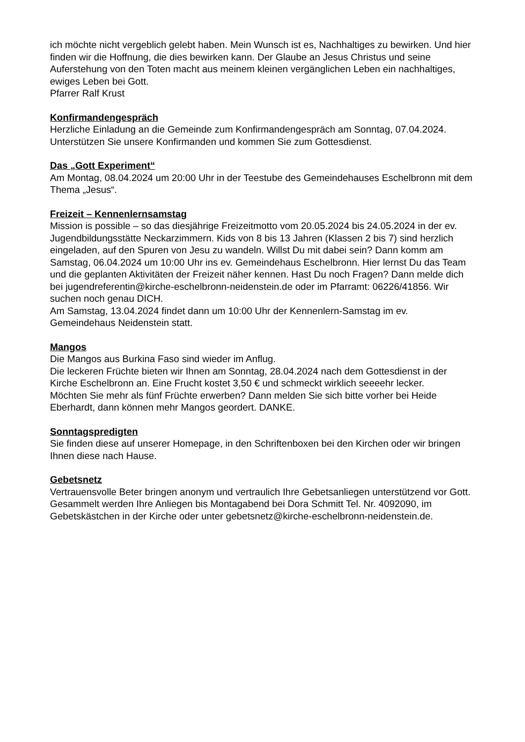ich möchte nicht vergeblich gelebt haben. Mein Wunsch ist es, Nachhaltiges zu bewirken. Und hier finden wir die Hoffnung, die dies bewirken kann. Der Glaube an Jesus Christus und seine Auferstehung von den Toten macht aus meinem kleinen vergänglichen Leben ein nachhaltiges, ewiges Leben bei Gott.
Pfarrer Ralf Krust
Konfirmandengespräch
Herzliche Einladung an die Gemeinde zum Konfirmandengespräch am Sonntag, 07.04.2024. Unterstützen Sie unsere Konfirmanden und kommen Sie zum Gottesdienst.
Das „Gott Experiment“
Am Montag, 08.04.2024 um 20:00 Uhr in der Teestube des Gemeindehauses Eschelbronn mit dem Thema „Jesus“.
Freizeit – Kennenlernsamstag
Mission is possible – so das diesjährige Freizeitmotto vom 20.05.2024 bis 24.05.2024 in der ev. Jugendbildungsstätte Neckarzimmern. Kids von 8 bis 13 Jahren (Klassen 2 bis 7) sind herzlich eingeladen, auf den Spuren von Jesu zu wandeln. Willst Du mit dabei sein? Dann komm am Samstag, 06.04.2024 um 10:00 Uhr ins ev. Gemeindehaus Eschelbronn. Hier lernst Du das Team und die geplanten Aktivitäten der Freizeit näher kennen. Hast Du noch Fragen? Dann melde dich bei jugendreferentin@kirche-eschelbronn-neidenstein.de oder im Pfarramt: 06226/41856. Wir suchen noch genau DICH.
Am Samstag, 13.04.2024 findet dann um 10:00 Uhr der Kennenlern-Samstag im ev. Gemeindehaus Neidenstein statt.
Mangos
Die Mangos aus Burkina Faso sind wieder im Anflug.
Die leckeren Früchte bieten wir Ihnen am Sonntag, 28.04.2024 nach dem Gottesdienst in der Kirche Eschelbronn an. Eine Frucht kostet 3,50 € und schmeckt wirklich seeeehr lecker.
Möchten Sie mehr als fünf Früchte erwerben? Dann melden Sie sich bitte vorher bei Heide Eberhardt, dann können mehr Mangos geordert. DANKE.
Sonntagspredigten
Sie finden diese auf unserer Homepage, in den Schriftenboxen bei den Kirchen oder wir bringen Ihnen diese nach Hause.
Gebetsnetz
Vertrauensvolle Beter bringen anonym und vertraulich Ihre Gebetsanliegen unterstützend vor Gott. Gesammelt werden Ihre Anliegen bis Montagabend bei Dora Schmitt Tel. Nr. 4092090, im Gebetskästchen in der Kirche oder unter gebetsnetz@kirche-eschelbronn-neidenstein.de.